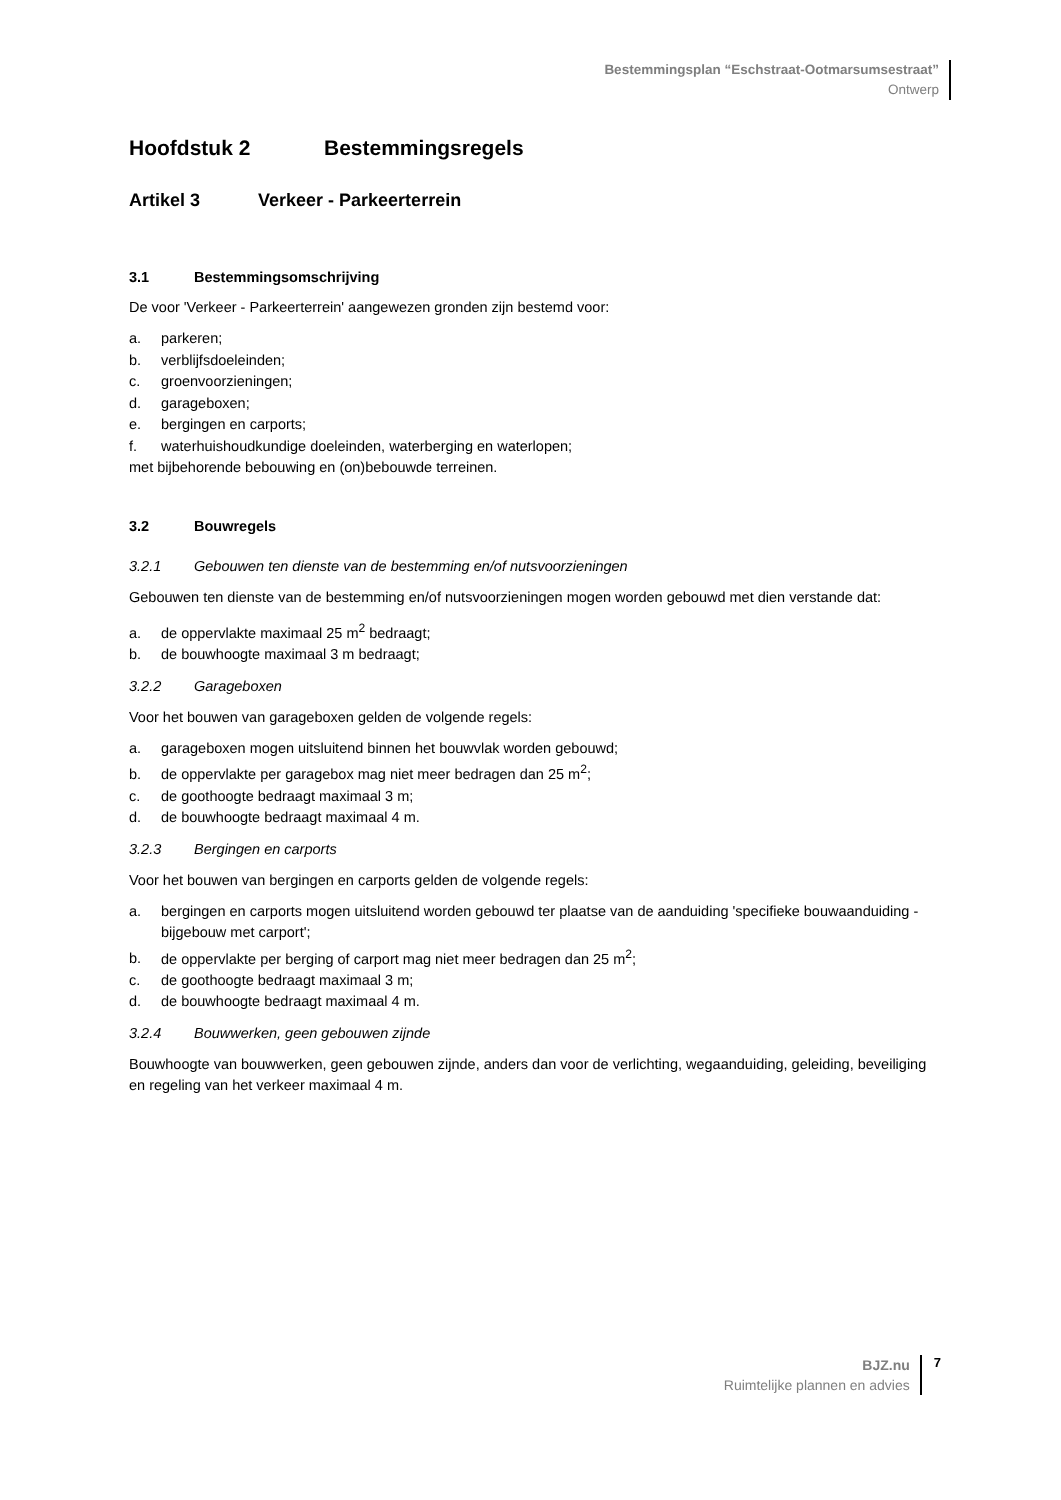Bestemmingsplan “Eschstraat-Ootmarsumsestraat”
Ontwerp
Hoofdstuk 2 Bestemmingsregels
Artikel 3 Verkeer - Parkeerterrein
3.1 Bestemmingsomschrijving
De voor 'Verkeer - Parkeerterrein' aangewezen gronden zijn bestemd voor:
a. parkeren;
b. verblijfsdoeleinden;
c. groenvoorzieningen;
d. garageboxen;
e. bergingen en carports;
f. waterhuishoudkundige doeleinden, waterberging en waterlopen;
met bijbehorende bebouwing en (on)bebouwde terreinen.
3.2 Bouwregels
3.2.1 Gebouwen ten dienste van de bestemming en/of nutsvoorzieningen
Gebouwen ten dienste van de bestemming en/of nutsvoorzieningen mogen worden gebouwd met dien verstande dat:
a. de oppervlakte maximaal 25 m<sup>2</sup> bedraagt;
b. de bouwhoogte maximaal 3 m bedraagt;
3.2.2 Garageboxen
Voor het bouwen van garageboxen gelden de volgende regels:
a. garageboxen mogen uitsluitend binnen het bouwvlak worden gebouwd;
b. de oppervlakte per garagebox mag niet meer bedragen dan 25 m<sup>2</sup>;
c. de goothoogte bedraagt maximaal 3 m;
d. de bouwhoogte bedraagt maximaal 4 m.
3.2.3 Bergingen en carports
Voor het bouwen van bergingen en carports gelden de volgende regels:
a. bergingen en carports mogen uitsluitend worden gebouwd ter plaatse van de aanduiding 'specifieke bouwaanduiding - bijgebouw met carport';
b. de oppervlakte per berging of carport mag niet meer bedragen dan 25 m<sup>2</sup>;
c. de goothoogte bedraagt maximaal 3 m;
d. de bouwhoogte bedraagt maximaal 4 m.
3.2.4 Bouwwerken, geen gebouwen zijnde
Bouwhoogte van bouwwerken, geen gebouwen zijnde, anders dan voor de verlichting, wegaanduiding, geleiding, beveiliging en regeling van het verkeer maximaal 4 m.
BJZ.nu
Ruimtelijke plannen en advies
7